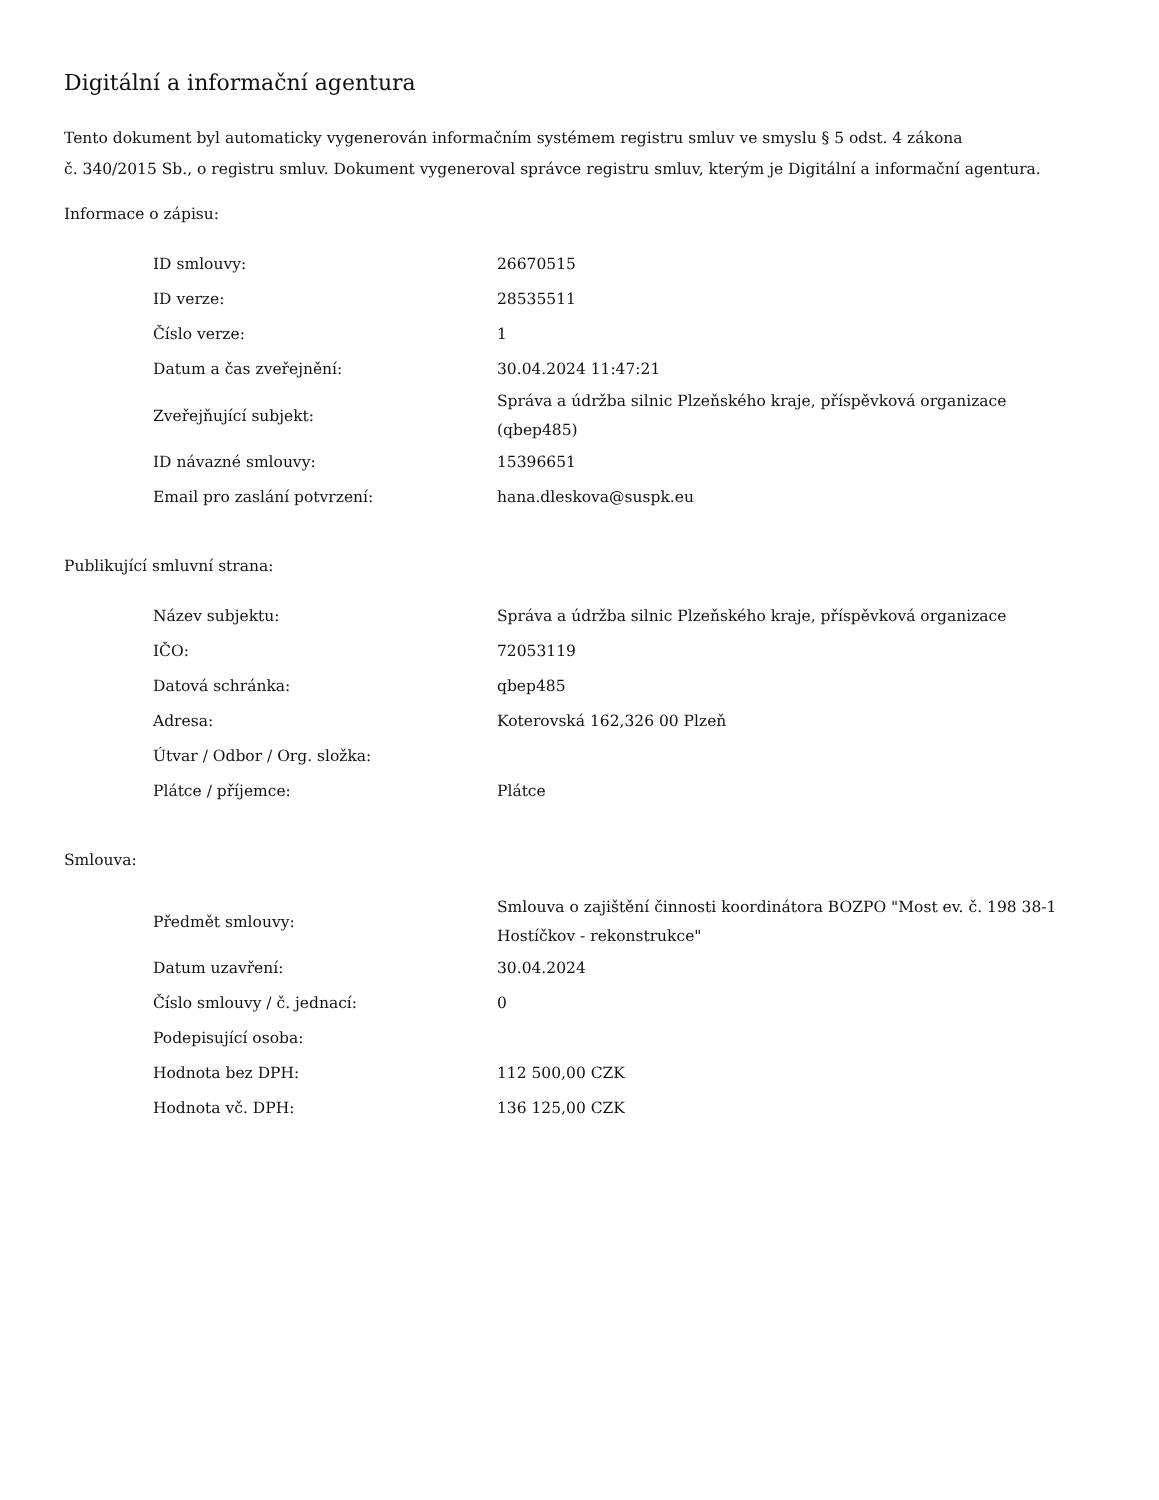Digitální a informační agentura
Tento dokument byl automaticky vygenerován informačním systémem registru smluv ve smyslu § 5 odst. 4 zákona
č. 340/2015 Sb., o registru smluv. Dokument vygeneroval správce registru smluv, kterým je Digitální a informační agentura.
Informace o zápisu:
| ID smlouvy: | 26670515 |
| ID verze: | 28535511 |
| Číslo verze: | 1 |
| Datum a čas zveřejnění: | 30.04.2024 11:47:21 |
| Zveřejňující subjekt: | Správa a údržba silnic Plzeňského kraje, příspěvková organizace (qbep485) |
| ID návazné smlouvy: | 15396651 |
| Email pro zaslání potvrzení: | hana.dleskova@suspk.eu |
Publikující smluvní strana:
| Název subjektu: | Správa a údržba silnic Plzeňského kraje, příspěvková organizace |
| IČO: | 72053119 |
| Datová schránka: | qbep485 |
| Adresa: | Koterovská 162,326 00 Plzeň |
| Útvar / Odbor / Org. složka: | |
| Plátce / příjemce: | Plátce |
Smlouva:
| Předmět smlouvy: | Smlouva o zajištění činnosti koordinátora BOZPO "Most ev. č. 198 38-1 Hostíčkov - rekonstrukce" |
| Datum uzavření: | 30.04.2024 |
| Číslo smlouvy / č. jednací: | 0 |
| Podepisující osoba: | |
| Hodnota bez DPH: | 112 500,00 CZK |
| Hodnota vč. DPH: | 136 125,00 CZK |